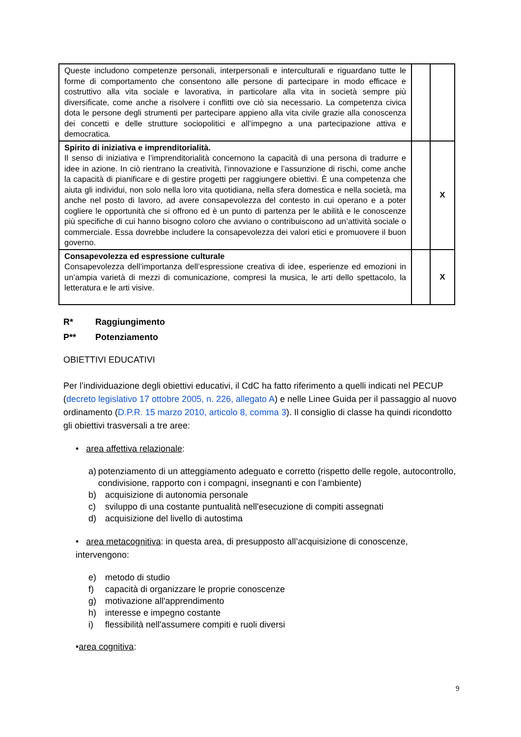| Queste includono competenze personali, interpersonali e interculturali e riguardano tutte le forme di comportamento che consentono alle persone di partecipare in modo efficace e costruttivo alla vita sociale e lavorativa, in particolare alla vita in società sempre più diversificate, come anche a risolvere i conflitti ove ciò sia necessario. La competenza civica dota le persone degli strumenti per partecipare appieno alla vita civile grazie alla conoscenza dei concetti e delle strutture sociopolitici e all’impegno a una partecipazione attiva e democratica. | | |
| Spirito di iniziativa e imprenditorialità. Il senso di iniziativa e l’imprenditorialità concernono la capacità di una persona di tradurre e idee in azione. In ciò rientrano la creatività, l’innovazione e l’assunzione di rischi, come anche la capacità di pianificare e di gestire progetti per raggiungere obiettivi. È una competenza che aiuta gli individui, non solo nella loro vita quotidiana, nella sfera domestica e nella società, ma anche nel posto di lavoro, ad avere consapevolezza del contesto in cui operano e a poter cogliere le opportunità che si offrono ed è un punto di partenza per le abilità e le conoscenze più specifiche di cui hanno bisogno coloro che avviano o contribuiscono ad un’attività sociale o commerciale. Essa dovrebbe includere la consapevolezza dei valori etici e promuovere il buon governo. | | X |
| Consapevolezza ed espressione culturale Consapevolezza dell’importanza dell’espressione creativa di idee, esperienze ed emozioni in un’ampia varietà di mezzi di comunicazione, compresi la musica, le arti dello spettacolo, la letteratura e le arti visive. | | X |
R* Raggiungimento
P** Potenziamento
OBIETTIVI EDUCATIVI
Per l’individuazione degli obiettivi educativi, il CdC ha fatto riferimento a quelli indicati nel PECUP (decreto legislativo 17 ottobre 2005, n. 226, allegato A) e nelle Linee Guida per il passaggio al nuovo ordinamento (D.P.R. 15 marzo 2010, articolo 8, comma 3). Il consiglio di classe ha quindi ricondotto gli obiettivi trasversali a tre aree:
• area affettiva relazionale:
a) potenziamento di un atteggiamento adeguato e corretto (rispetto delle regole, autocontrollo, condivisione, rapporto con i compagni, insegnanti e con l’ambiente)
b) acquisizione di autonomia personale
c) sviluppo di una costante puntualità nell'esecuzione di compiti assegnati
d) acquisizione del livello di autostima
• area metacognitiva: in questa area, di presupposto all’acquisizione di conoscenze, intervengono:
e) metodo di studio
f) capacità di organizzare le proprie conoscenze
g) motivazione all'apprendimento
h) interesse e impegno costante
i) flessibilità nell'assumere compiti e ruoli diversi
•area cognitiva:
9